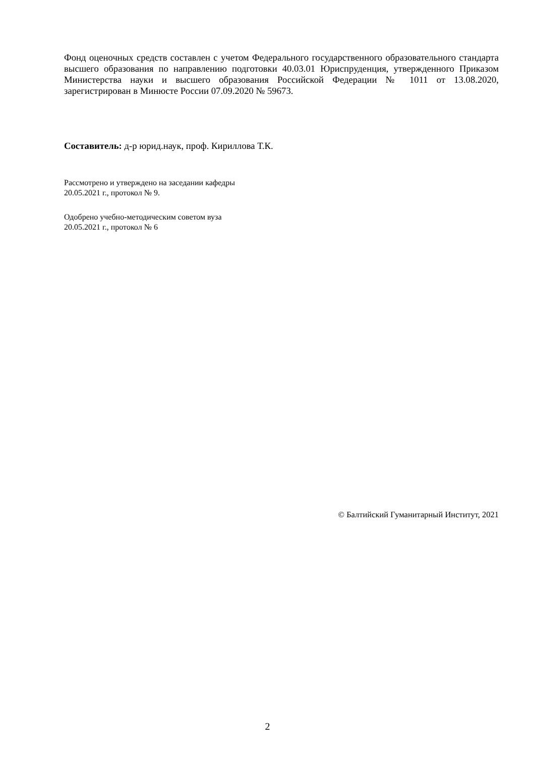Фонд оценочных средств составлен с учетом Федерального государственного образовательного стандарта высшего образования по направлению подготовки 40.03.01 Юриспруденция, утвержденного Приказом Министерства науки и высшего образования Российской Федерации № 1011 от 13.08.2020, зарегистрирован в Минюсте России 07.09.2020 № 59673.
Составитель: д-р юрид.наук, проф. Кириллова Т.К.
Рассмотрено и утверждено на заседании кафедры
20.05.2021 г., протокол № 9.
Одобрено учебно-методическим советом вуза
20.05.2021 г., протокол № 6
© Балтийский Гуманитарный Институт, 2021
2